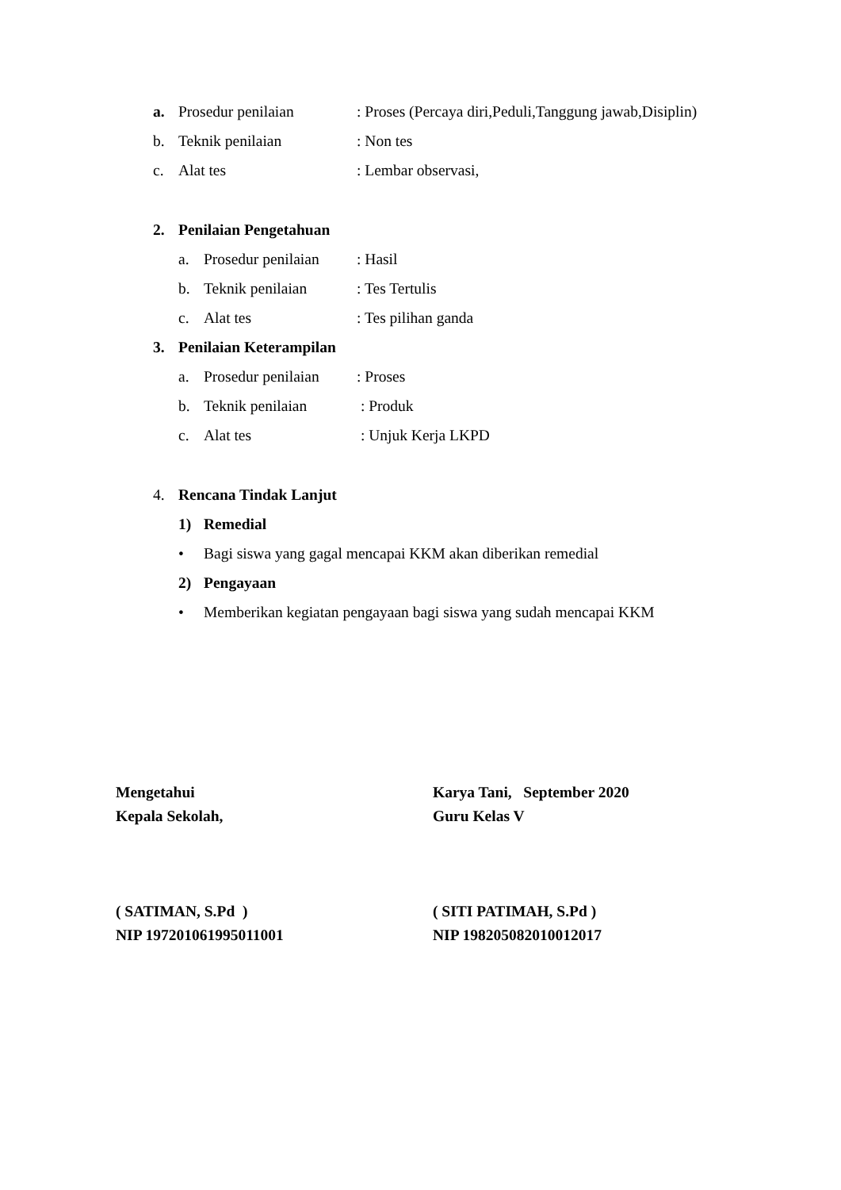a. Prosedur penilaian: Proses (Percaya diri,Peduli,Tanggung jawab,Disiplin)
b. Teknik penilaian: Non tes
c. Alat tes: Lembar observasi,
2. Penilaian Pengetahuan
a. Prosedur penilaian: Hasil
b. Teknik penilaian: Tes Tertulis
c. Alat tes: Tes pilihan ganda
3. Penilaian Keterampilan
a. Prosedur penilaian: Proses
b. Teknik penilaian : Produk
c. Alat tes : Unjuk Kerja LKPD
4. Rencana Tindak Lanjut
1) Remedial
• Bagi siswa yang gagal mencapai KKM akan diberikan remedial
2) Pengayaan
• Memberikan kegiatan pengayaan bagi siswa yang sudah mencapai KKM
Mengetahui
Kepala Sekolah,
( SATIMAN, S.Pd )
NIP 197201061995011001
Karya Tani, September 2020
Guru Kelas V
( SITI PATIMAH, S.Pd )
NIP 198205082010012017